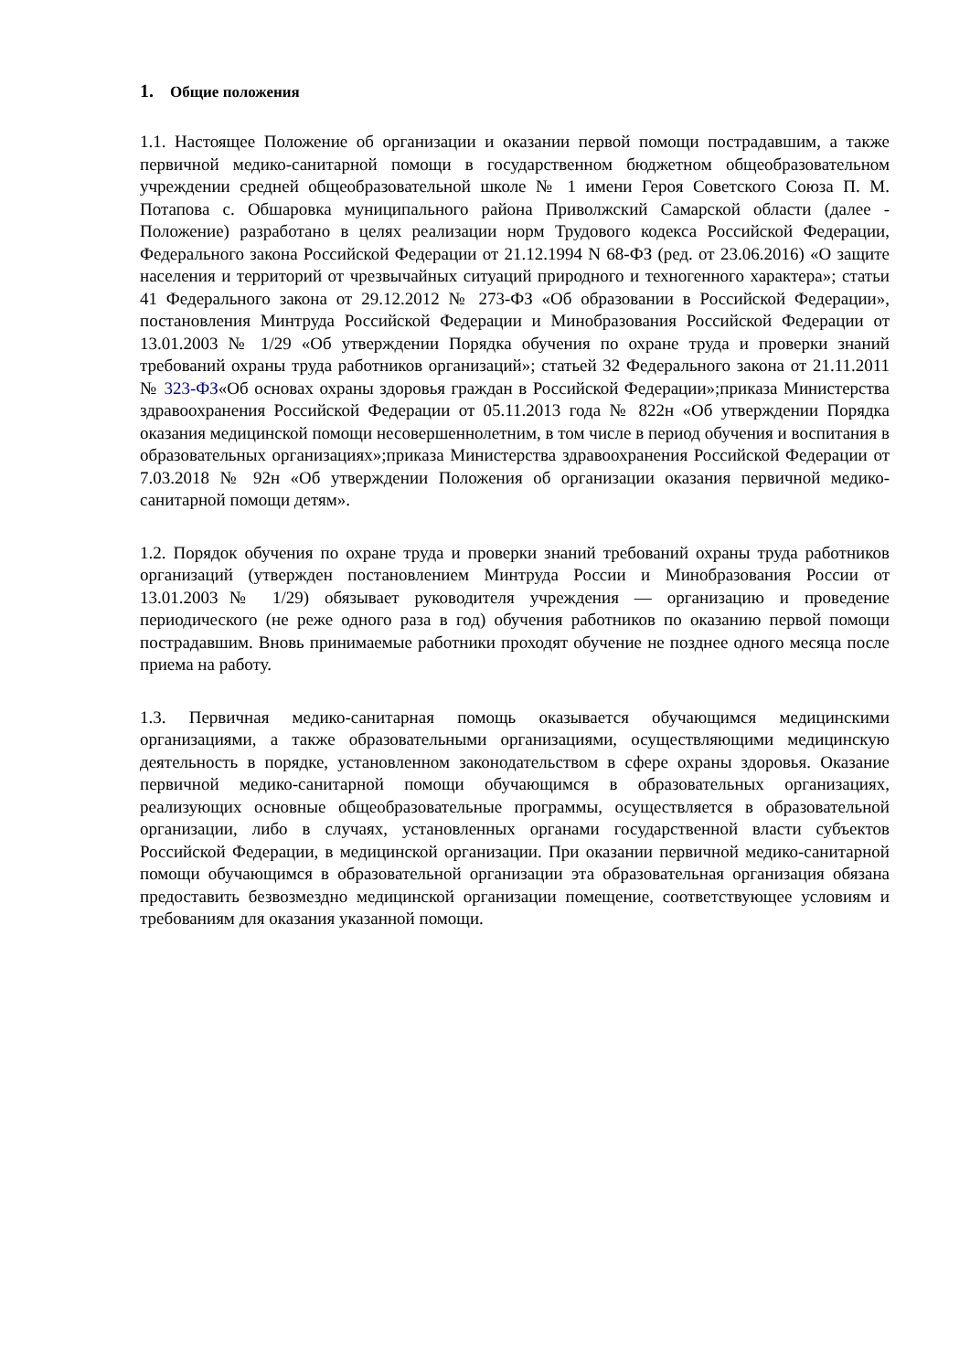1. Общие положения
1.1. Настоящее Положение об организации и оказании первой помощи пострадавшим, а также первичной медико-санитарной помощи в государственном бюджетном общеобразовательном учреждении средней общеобразовательной школе № 1 имени Героя Советского Союза П. М. Потапова с. Обшаровка муниципального района Приволжский Самарской области (далее - Положение) разработано в целях реализации норм Трудового кодекса Российской Федерации, Федерального закона Российской Федерации от 21.12.1994 N 68-ФЗ (ред. от 23.06.2016) «О защите населения и территорий от чрезвычайных ситуаций природного и техногенного характера»; статьи 41 Федерального закона от 29.12.2012 № 273-ФЗ «Об образовании в Российской Федерации», постановления Минтруда Российской Федерации и Минобразования Российской Федерации от 13.01.2003 № 1/29 «Об утверждении Порядка обучения по охране труда и проверки знаний требований охраны труда работников организаций»; статьей 32 Федерального закона от 21.11.2011 № 323-ФЗ«Об основах охраны здоровья граждан в Российской Федерации»;приказа Министерства здравоохранения Российской Федерации от 05.11.2013 года № 822н «Об утверждении Порядка оказания медицинской помощи несовершеннолетним, в том числе в период обучения и воспитания в образовательных организациях»;приказа Министерства здравоохранения Российской Федерации от 7.03.2018 № 92н «Об утверждении Положения об организации оказания первичной медико-санитарной помощи детям».
1.2. Порядок обучения по охране труда и проверки знаний требований охраны труда работников организаций (утвержден постановлением Минтруда России и Минобразования России от 13.01.2003№ 1/29) обязывает руководителя учреждения — организацию и проведение периодического (не реже одного раза в год) обучения работников по оказанию первой помощи пострадавшим. Вновь принимаемые работники проходят обучение не позднее одного месяца после приема на работу.
1.3. Первичная медико-санитарная помощь оказывается обучающимся медицинскими организациями, а также образовательными организациями, осуществляющими медицинскую деятельность в порядке, установленном законодательством в сфере охраны здоровья. Оказание первичной медико-санитарной помощи обучающимся в образовательных организациях, реализующих основные общеобразовательные программы, осуществляется в образовательной организации, либо в случаях, установленных органами государственной власти субъектов Российской Федерации, в медицинской организации. При оказании первичной медико-санитарной помощи обучающимся в образовательной организации эта образовательная организация обязана предоставить безвозмездно медицинской организации помещение, соответствующее условиям и требованиям для оказания указанной помощи.